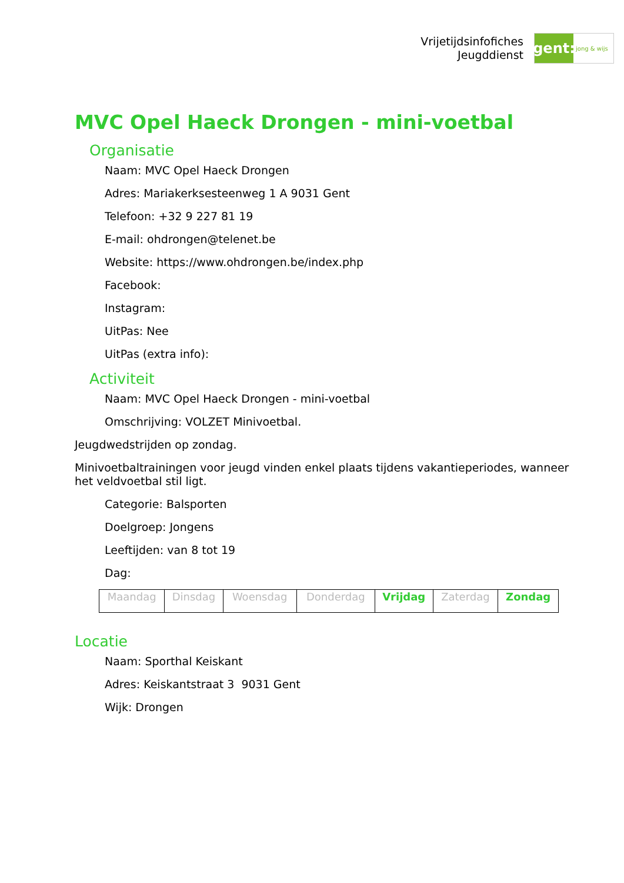Vrijetijdsinfofiches
Jeugddienst
gent:
jong & wijs
MVC Opel Haeck Drongen - mini-voetbal
Organisatie
Naam: MVC Opel Haeck Drongen
Adres: Mariakerksesteenweg 1 A 9031 Gent
Telefoon: +32 9 227 81 19
E-mail: ohdrongen@telenet.be
Website: https://www.ohdrongen.be/index.php
Facebook:
Instagram:
UitPas: Nee
UitPas (extra info):
Activiteit
Naam: MVC Opel Haeck Drongen - mini-voetbal
Omschrijving: VOLZET Minivoetbal.
Jeugdwedstrijden op zondag.
Minivoetbaltrainingen voor jeugd vinden enkel plaats tijdens vakantieperiodes, wanneer het veldvoetbal stil ligt.
Categorie: Balsporten
Doelgroep: Jongens
Leeftijden: van 8 tot 19
Dag:
| Maandag | Dinsdag | Woensdag | Donderdag | Vrijdag | Zaterdag | Zondag |
Locatie
Naam: Sporthal Keiskant
Adres: Keiskantstraat 3 9031 Gent
Wijk: Drongen